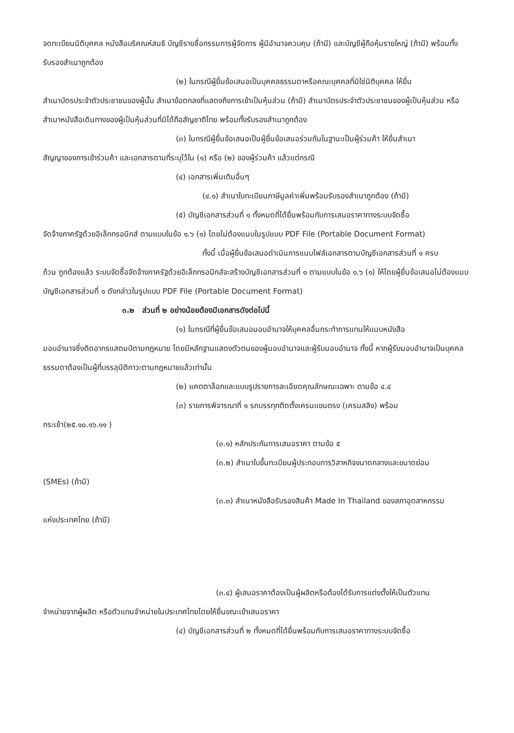จดทะเบียนนิติบุคคล หนังสือบริคณห์สนธิ บัญชีรายชื่อกรรมการผู้จัดการ ผู้มีอำนาจควบคุม (ถ้ามี) และบัญชีผู้ถือหุ้นรายใหญ่ (ถ้ามี) พร้อมทั้งรับรองสำเนาถูกต้อง
(๒) ในกรณีผู้ยื่นข้อเสนอเป็นบุคคลธรรมดาหรือคณะบุคคลที่มิใช่นิติบุคคล ให้ยื่น
สำเนาบัตรประจำตัวประชาชนของผู้นั้น สำเนาข้อตกลงที่แสดงถึงการเข้าเป็นหุ้นส่วน (ถ้ามี) สำเนาบัตรประจำตัวประชาชนของผู้เป็นหุ้นส่วน หรือสำเนาหนังสือเดินทางของผู้เป็นหุ้นส่วนที่มิได้ถือสัญชาติไทย พร้อมทั้งรับรองสำเนาถูกต้อง
(๓) ในกรณีผู้ยื่นข้อเสนอเป็นผู้ยื่นข้อเสนอร่วมกันในฐานะเป็นผู้ร่วมค้า ให้ยื่นสำเนา
สัญญาของการเข้าร่วมค้า และเอกสารตามที่ระบุไว้ใน (๑) หรือ (๒) ของผู้ร่วมค้า แล้วแต่กรณี
(๔) เอกสารเพิ่มเติมอื่นๆ
(๔.๑) สำเนาใบทะเบียนภาษีมูลค่าเพิ่มพร้อมรับรองสำเนาถูกต้อง (ถ้ามี)
(๕) บัญชีเอกสารส่วนที่ ๑ ทั้งหมดที่ได้ยื่นพร้อมกับการเสนอราคาทางระบบจัดซื้อ
จัดจ้างภาครัฐด้วยอิเล็กทรอนิกส์ ตามแบบในข้อ ๑.๖ (๑) โดยไม่ต้องแนบในรูปแบบ PDF File (Portable Document Format)
ทั้งนี้ เมื่อผู้ยื่นข้อเสนอดำเนินการแนบไฟล์เอกสารตามบัญชีเอกสารส่วนที่ ๑ ครบ
ถ้วน ถูกต้องแล้ว ระบบจัดซื้อจัดจ้างภาครัฐด้วยอิเล็กทรอนิกส์จะสร้างบัญชีเอกสารส่วนที่ ๑ ตามแบบในข้อ ๑.๖ (๑) ให้โดยผู้ยื่นข้อเสนอไม่ต้องแนบบัญชีเอกสารส่วนที่ ๑ ดังกล่าวในรูปแบบ PDF File (Portable Document Format)
๓.๒ ส่วนที่ ๒ อย่างน้อยต้องมีเอกสารดังต่อไปนี้
(๑) ในกรณีที่ผู้ยื่นข้อเสนอมอบอำนาจให้บุคคลอื่นกระทำการแทนให้แนบหนังสือ
มอบอำนาจซึ่งติดอากรแสตมป์ตามกฎหมาย โดยมีหลักฐานแสดงตัวตนของผู้มอบอำนาจและผู้รับมอบอำนาจ ทั้งนี้ หากผู้รับมอบอำนาจเป็นบุคคลธรรมดาต้องเป็นผู้ที่บรรลุนิติภาวะตามกฎหมายแล้วเท่านั้น
(๒) แคตตาล็อกและแบบรูปรายการละเอียดคุณลักษณะเฉพาะ ตามข้อ ๔.๔
(๓) รายการพิจารณาที่ ๑ รถบรรทุกติดตั้งเครนแขนตรง (เครนสลิง) พร้อม
กระเช้า(๒๕.๑๐.๑๖.๑๑ )
(๓.๑) หลักประกันการเสนอราคา ตามข้อ ๕
(๓.๒) สำเนาใบขึ้นทะเบียนผู้ประกอบการวิสาหกิจขนาดกลางและขนาดย่อม
(SMEs) (ถ้ามี)
(๓.๓) สำเนาหนังสือรับรองสินค้า Made In Thailand ของสภาอุตสาหกรรม
แห่งประเทศไทย (ถ้ามี)
(๓.๔) ผู้เสนอราคาต้องเป็นผู้ผลิตหรือต้องได้รับการแต่งตั้งให้เป็นตัวแทน
จำหน่ายจากผู้ผลิต หรือตัวแทนจำหน่ายในประเทศไทยโดยให้ยื่นขณะเข้าเสนอราคา
(๔) บัญชีเอกสารส่วนที่ ๒ ทั้งหมดที่ได้ยื่นพร้อมกับการเสนอราคาทางระบบจัดซื้อ